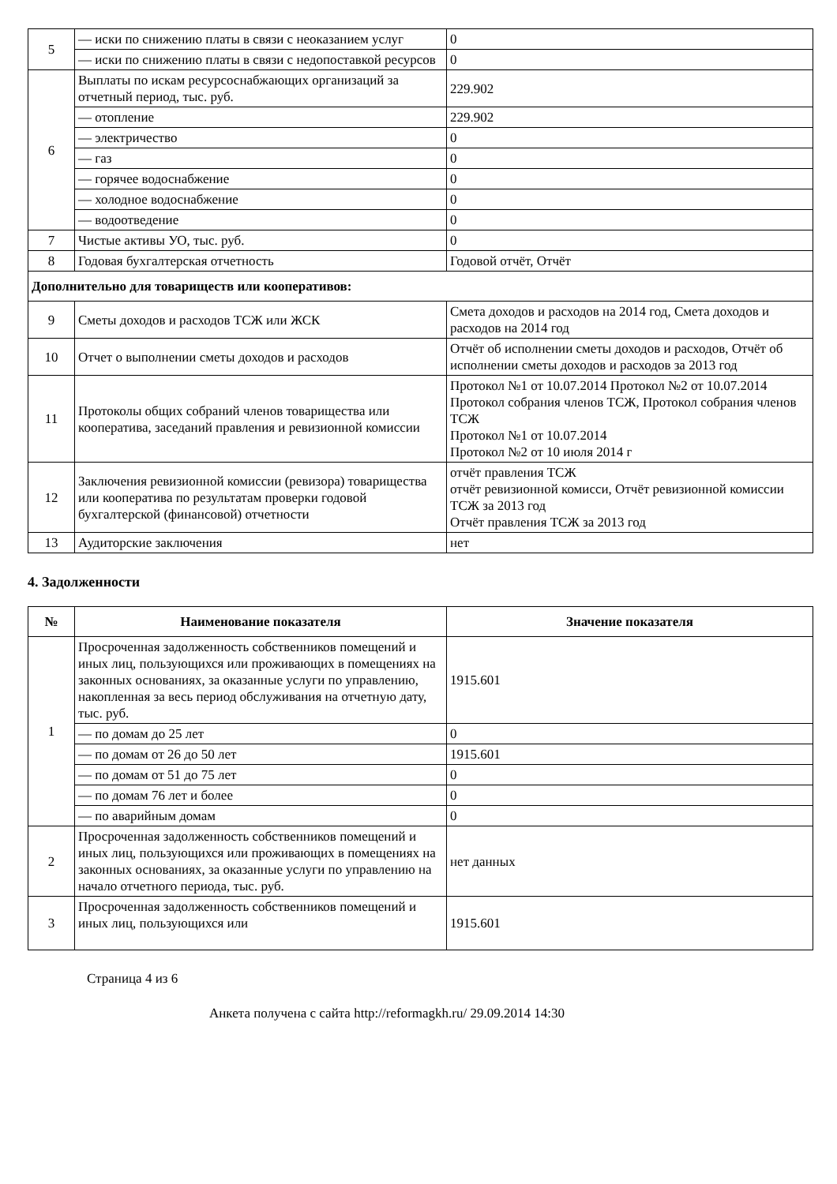| 5 | — иски по снижению платы в связи с неоказанием услуг | 0 |
| | — иски по снижению платы в связи с недопоставкой ресурсов | 0 |
| 6 | Выплаты по искам ресурсоснабжающих организаций за отчетный период, тыс. руб. | 229.902 |
| | — отопление | 229.902 |
| | — электричество | 0 |
| | — газ | 0 |
| | — горячее водоснабжение | 0 |
| | — холодное водоснабжение | 0 |
| | — водоотведение | 0 |
| 7 | Чистые активы УО, тыс. руб. | 0 |
| 8 | Годовая бухгалтерская отчетность | Годовой отчёт, Отчёт |
| Дополнительно для товариществ или кооперативов: | | |
| 9 | Сметы доходов и расходов ТСЖ или ЖСК | Смета доходов и расходов на 2014 год, Смета доходов и расходов на 2014 год |
| 10 | Отчет о выполнении сметы доходов и расходов | Отчёт об исполнении сметы доходов и расходов, Отчёт об исполнении сметы доходов и расходов за 2013 год |
| 11 | Протоколы общих собраний членов товарищества или кооператива, заседаний правления и ревизионной комиссии | Протокол №1 от 10.07.2014 Протокол №2 от 10.07.2014 Протокол собрания членов ТСЖ, Протокол собрания членов ТСЖ Протокол №1 от 10.07.2014 Протокол №2 от 10 июля 2014 г |
| 12 | Заключения ревизионной комиссии (ревизора) товарищества или кооператива по результатам проверки годовой бухгалтерской (финансовой) отчетности | отчёт правления ТСЖ отчёт ревизионной комисси, Отчёт ревизионной комиссии ТСЖ за 2013 год Отчёт правления ТСЖ за 2013 год |
| 13 | Аудиторские заключения | нет |
4. Задолженности
| № | Наименование показателя | Значение показателя |
| --- | --- | --- |
| 1 | Просроченная задолженность собственников помещений и иных лиц, пользующихся или проживающих в помещениях на законных основаниях, за оказанные услуги по управлению, накопленная за весь период обслуживания на отчетную дату, тыс. руб. | 1915.601 |
| | — по домам до 25 лет | 0 |
| | — по домам от 26 до 50 лет | 1915.601 |
| | — по домам от 51 до 75 лет | 0 |
| | — по домам 76 лет и более | 0 |
| | — по аварийным домам | 0 |
| 2 | Просроченная задолженность собственников помещений и иных лиц, пользующихся или проживающих в помещениях на законных основаниях, за оказанные услуги по управлению на начало отчетного периода, тыс. руб. | нет данных |
| 3 | Просроченная задолженность собственников помещений и иных лиц, пользующихся или | 1915.601 |
Страница 4 из 6
Анкета получена с сайта http://reformagkh.ru/ 29.09.2014 14:30